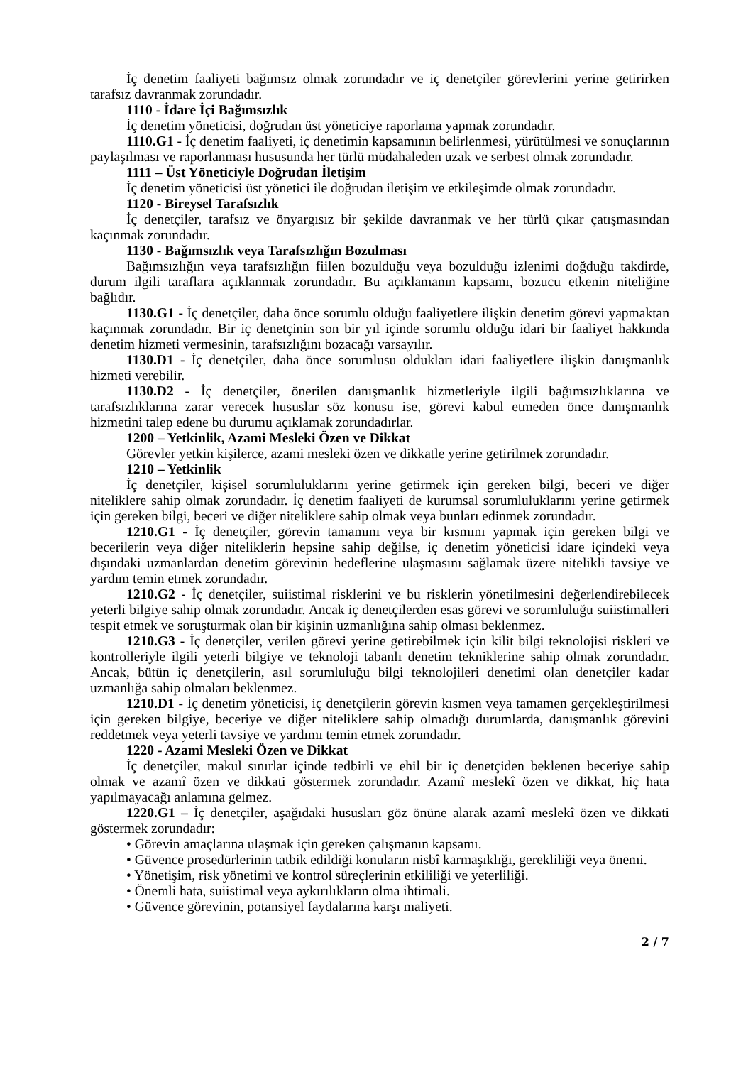İç denetim faaliyeti bağımsız olmak zorundadır ve iç denetçiler görevlerini yerine getirirken tarafsız davranmak zorundadır.
1110 - İdare İçi Bağımsızlık
İç denetim yöneticisi, doğrudan üst yöneticiye raporlama yapmak zorundadır.
1110.G1 - İç denetim faaliyeti, iç denetimin kapsamının belirlenmesi, yürütülmesi ve sonuçlarının paylaşılması ve raporlanması hususunda her türlü müdahaleden uzak ve serbest olmak zorundadır.
1111 – Üst Yöneticiyle Doğrudan İletişim
İç denetim yöneticisi üst yönetici ile doğrudan iletişim ve etkileşimde olmak zorundadır.
1120 - Bireysel Tarafsızlık
İç denetçiler, tarafsız ve önyargısız bir şekilde davranmak ve her türlü çıkar çatışmasından kaçınmak zorundadır.
1130 - Bağımsızlık veya Tarafsızlığın Bozulması
Bağımsızlığın veya tarafsızlığın fiilen bozulduğu veya bozulduğu izlenimi doğduğu takdirde, durum ilgili taraflara açıklanmak zorundadır. Bu açıklamanın kapsamı, bozucu etkenin niteliğine bağlıdır.
1130.G1 - İç denetçiler, daha önce sorumlu olduğu faaliyetlere ilişkin denetim görevi yapmaktan kaçınmak zorundadır. Bir iç denetçinin son bir yıl içinde sorumlu olduğu idari bir faaliyet hakkında denetim hizmeti vermesinin, tarafsızlığını bozacağı varsayılır.
1130.D1 - İç denetçiler, daha önce sorumlusu oldukları idari faaliyetlere ilişkin danışmanlık hizmeti verebilir.
1130.D2 - İç denetçiler, önerilen danışmanlık hizmetleriyle ilgili bağımsızlıklarına ve tarafsızlıklarına zarar verecek hususlar söz konusu ise, görevi kabul etmeden önce danışmanlık hizmetini talep edene bu durumu açıklamak zorundadırlar.
1200 – Yetkinlik, Azami Mesleki Özen ve Dikkat
Görevler yetkin kişilerce, azami mesleki özen ve dikkatle yerine getirilmek zorundadır.
1210 – Yetkinlik
İç denetçiler, kişisel sorumluluklarını yerine getirmek için gereken bilgi, beceri ve diğer niteliklere sahip olmak zorundadır. İç denetim faaliyeti de kurumsal sorumluluklarını yerine getirmek için gereken bilgi, beceri ve diğer niteliklere sahip olmak veya bunları edinmek zorundadır.
1210.G1 - İç denetçiler, görevin tamamını veya bir kısmını yapmak için gereken bilgi ve becerilerin veya diğer niteliklerin hepsine sahip değilse, iç denetim yöneticisi idare içindeki veya dışındaki uzmanlardan denetim görevinin hedeflerine ulaşmasını sağlamak üzere nitelikli tavsiye ve yardım temin etmek zorundadır.
1210.G2 - İç denetçiler, suiistimal risklerini ve bu risklerin yönetilmesini değerlendirebilecek yeterli bilgiye sahip olmak zorundadır. Ancak iç denetçilerden esas görevi ve sorumluluğu suiistimalleri tespit etmek ve soruşturmak olan bir kişinin uzmanlığına sahip olması beklenmez.
1210.G3 - İç denetçiler, verilen görevi yerine getirebilmek için kilit bilgi teknolojisi riskleri ve kontrolleriyle ilgili yeterli bilgiye ve teknoloji tabanlı denetim tekniklerine sahip olmak zorundadır. Ancak, bütün iç denetçilerin, asıl sorumluluğu bilgi teknolojileri denetimi olan denetçiler kadar uzmanlığa sahip olmaları beklenmez.
1210.D1 - İç denetim yöneticisi, iç denetçilerin görevin kısmen veya tamamen gerçekleştirilmesi için gereken bilgiye, beceriye ve diğer niteliklere sahip olmadığı durumlarda, danışmanlık görevini reddetmek veya yeterli tavsiye ve yardımı temin etmek zorundadır.
1220 - Azami Mesleki Özen ve Dikkat
İç denetçiler, makul sınırlar içinde tedbirli ve ehil bir iç denetçiden beklenen beceriye sahip olmak ve azamî özen ve dikkati göstermek zorundadır. Azamî meslekî özen ve dikkat, hiç hata yapılmayacağı anlamına gelmez.
1220.G1 – İç denetçiler, aşağıdaki hususları göz önüne alarak azamî meslekî özen ve dikkati göstermek zorundadır:
• Görevin amaçlarına ulaşmak için gereken çalışmanın kapsamı.
• Güvence prosedürlerinin tatbik edildiği konuların nisbî karmaşıklığı, gerekliliği veya önemi.
• Yönetişim, risk yönetimi ve kontrol süreçlerinin etkililiği ve yeterliliği.
• Önemli hata, suiistimal veya aykırılıkların olma ihtimali.
• Güvence görevinin, potansiyel faydalarına karşı maliyeti.
2 / 7